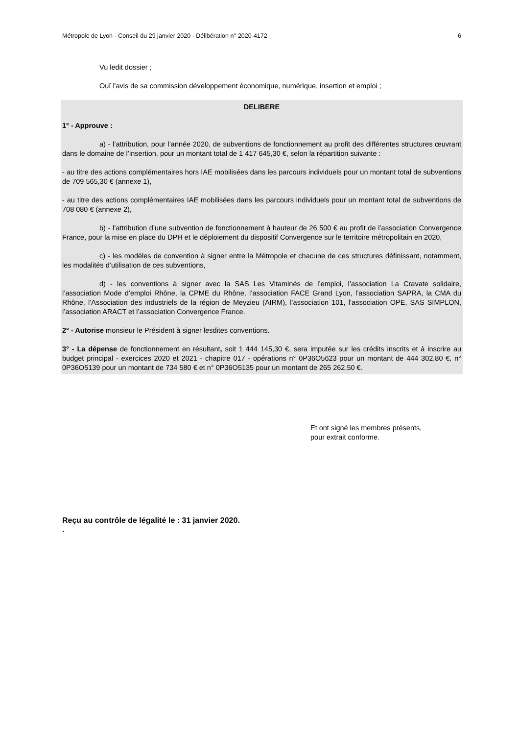Métropole de Lyon - Conseil du 29 janvier 2020 - Délibération n° 2020-4172 6
Vu ledit dossier ;
Ouï l'avis de sa commission développement économique, numérique, insertion et emploi ;
DELIBERE
1° - Approuve :
a) - l’attribution, pour l’année 2020, de subventions de fonctionnement au profit des différentes structures œuvrant dans le domaine de l’insertion, pour un montant total de 1 417 645,30 €, selon la répartition suivante :
- au titre des actions complémentaires hors IAE mobilisées dans les parcours individuels pour un montant total de subventions de 709 565,30 € (annexe 1),
- au titre des actions complémentaires IAE mobilisées dans les parcours individuels pour un montant total de subventions de 708 080 € (annexe 2),
b) - l’attribution d’une subvention de fonctionnement à hauteur de 26 500 € au profit de l’association Convergence France, pour la mise en place du DPH et le déploiement du dispositif Convergence sur le territoire métropolitain en 2020,
c) - les modèles de convention à signer entre la Métropole et chacune de ces structures définissant, notamment, les modalités d’utilisation de ces subventions,
d) - les conventions à signer avec la SAS Les Vitaminés de l’emploi, l’association La Cravate solidaire, l’association Mode d’emploi Rhône, la CPME du Rhône, l’association FACE Grand Lyon, l’association SAPRA, la CMA du Rhône, l’Association des industriels de la région de Meyzieu (AIRM), l’association 101, l’association OPE, SAS SIMPLON, l’association ARACT et l’association Convergence France.
2° - Autorise monsieur le Président à signer lesdites conventions.
3° - La dépense de fonctionnement en résultant, soit 1 444 145,30 €, sera imputée sur les crédits inscrits et à inscrire au budget principal - exercices 2020 et 2021 - chapitre 017 - opérations n° 0P36O5623 pour un montant de 444 302,80 €, n° 0P36O5139 pour un montant de 734 580 € et n° 0P36O5135 pour un montant de 265 262,50 €.
Et ont signé les membres présents,
pour extrait conforme.
Reçu au contrôle de légalité le : 31 janvier 2020.
.